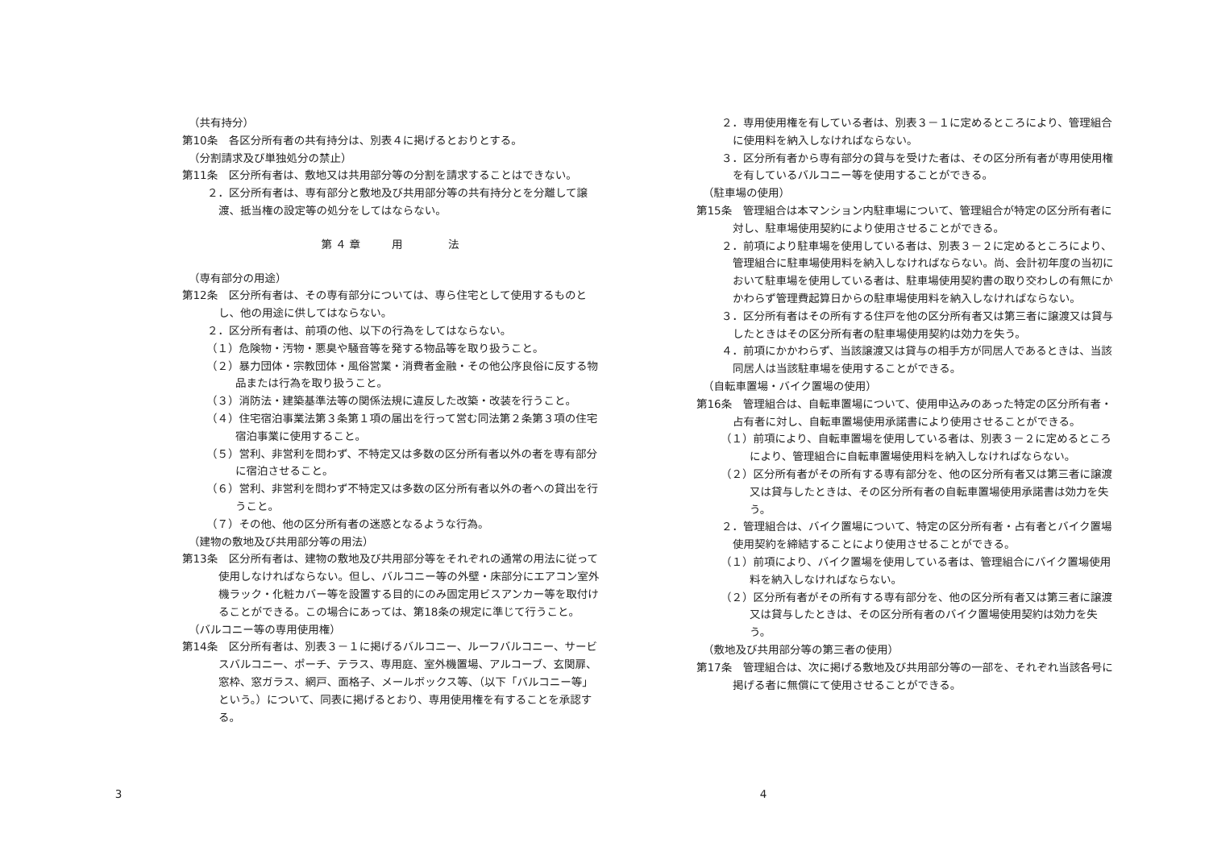（共有持分）
第10条　各区分所有者の共有持分は、別表４に掲げるとおりとする。
（分割請求及び単独処分の禁止）
第11条　区分所有者は、敷地又は共用部分等の分割を請求することはできない。
２．区分所有者は、専有部分と敷地及び共用部分等の共有持分とを分離して譲渡、抵当権の設定等の処分をしてはならない。
第４章　　用　　　法
（専有部分の用途）
第12条　区分所有者は、その専有部分については、専ら住宅として使用するものとし、他の用途に供してはならない。
２．区分所有者は、前項の他、以下の行為をしてはならない。
（１）危険物・汚物・悪臭や騒音等を発する物品等を取り扱うこと。
（２）暴力団体・宗教団体・風俗営業・消費者金融・その他公序良俗に反する物品または行為を取り扱うこと。
（３）消防法・建築基準法等の関係法規に違反した改築・改装を行うこと。
（４）住宅宿泊事業法第３条第１項の届出を行って営む同法第２条第３項の住宅宿泊事業に使用すること。
（５）営利、非営利を問わず、不特定又は多数の区分所有者以外の者を専有部分に宿泊させること。
（６）営利、非営利を問わず不特定又は多数の区分所有者以外の者への貸出を行うこと。
（７）その他、他の区分所有者の迷惑となるような行為。
（建物の敷地及び共用部分等の用法）
第13条　区分所有者は、建物の敷地及び共用部分等をそれぞれの通常の用法に従って使用しなければならない。但し、バルコニー等の外壁・床部分にエアコン室外機ラック・化粧カバー等を設置する目的にのみ固定用ビスアンカー等を取付けることができる。この場合にあっては、第18条の規定に準じて行うこと。
（バルコニー等の専用使用権）
第14条　区分所有者は、別表３－１に掲げるバルコニー、ルーフバルコニー、サービスバルコニー、ポーチ、テラス、専用庭、室外機置場、アルコーブ、玄関扉、窓枠、窓ガラス、網戸、面格子、メールボックス等、（以下「バルコニー等」という。）について、同表に掲げるとおり、専用使用権を有することを承認する。
3
２．専用使用権を有している者は、別表３－１に定めるところにより、管理組合に使用料を納入しなければならない。
３．区分所有者から専有部分の貸与を受けた者は、その区分所有者が専用使用権を有しているバルコニー等を使用することができる。
（駐車場の使用）
第15条　管理組合は本マンション内駐車場について、管理組合が特定の区分所有者に対し、駐車場使用契約により使用させることができる。
２．前項により駐車場を使用している者は、別表３－２に定めるところにより、管理組合に駐車場使用料を納入しなければならない。尚、会計初年度の当初において駐車場を使用している者は、駐車場使用契約書の取り交わしの有無にかかわらず管理費起算日からの駐車場使用料を納入しなければならない。
３．区分所有者はその所有する住戸を他の区分所有者又は第三者に譲渡又は貸与したときはその区分所有者の駐車場使用契約は効力を失う。
４．前項にかかわらず、当該譲渡又は貸与の相手方が同居人であるときは、当該同居人は当該駐車場を使用することができる。
（自転車置場・バイク置場の使用）
第16条　管理組合は、自転車置場について、使用申込みのあった特定の区分所有者・占有者に対し、自転車置場使用承諾書により使用させることができる。
（１）前項により、自転車置場を使用している者は、別表３－２に定めるところにより、管理組合に自転車置場使用料を納入しなければならない。
（２）区分所有者がその所有する専有部分を、他の区分所有者又は第三者に譲渡又は貸与したときは、その区分所有者の自転車置場使用承諾書は効力を失う。
２．管理組合は、バイク置場について、特定の区分所有者・占有者とバイク置場使用契約を締結することにより使用させることができる。
（１）前項により、バイク置場を使用している者は、管理組合にバイク置場使用料を納入しなければならない。
（２）区分所有者がその所有する専有部分を、他の区分所有者又は第三者に譲渡又は貸与したときは、その区分所有者のバイク置場使用契約は効力を失う。
（敷地及び共用部分等の第三者の使用）
第17条　管理組合は、次に掲げる敷地及び共用部分等の一部を、それぞれ当該各号に掲げる者に無償にて使用させることができる。
4